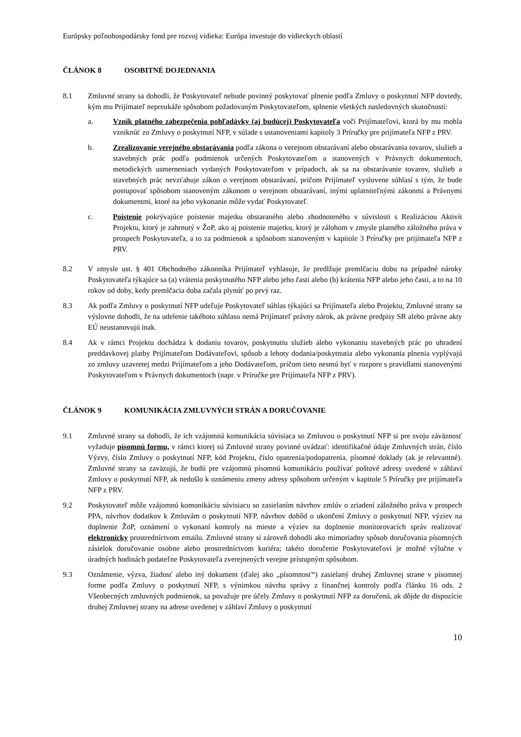Európsky poľnohospodársky fond pre rozvoj vidieka: Európa investuje do vidieckych oblastí
ČLÁNOK 8 OSOBITNÉ DOJEDNANIA
8.1 Zmluvné strany sa dohodli, že Poskytovateľ nebude povinný poskytovať plnenie podľa Zmluvy o poskytnutí NFP dovtedy, kým mu Prijímateľ nepreukáže spôsobom požadovaným Poskytovateľom, splnenie všetkých nasledovných skutočností:
a. Vznik platného zabezpečenia pohľadávky (aj budúcej) Poskytovateľa voči Prijímateľovi, ktorá by mu mohla vzniknúť zo Zmluvy o poskytnutí NFP, v súlade s ustanoveniami kapitoly 3 Príručky pre prijímateľa NFP z PRV.
b. Zrealizovanie verejného obstarávania podľa zákona o verejnom obstarávaní alebo obstarávania tovarov, služieb a stavebných prác podľa podmienok určených Poskytovateľom a stanovených v Právnych dokumentoch, metodických usmerneniach vydaných Poskytovateľom v prípadoch, ak sa na obstarávanie tovarov, služieb a stavebných prác nevzťahuje zákon o verejnom obstarávaní, pričom Prijímateľ vyslovene súhlasí s tým, že bude postupovať spôsobom stanoveným zákonom o verejnom obstarávaní, inými uplatniteľnými zákonmi a Právnymi dokumentmi, ktoré na jeho vykonanie môže vydať Poskytovateľ.
c. Poistenie pokrývajúce poistenie majetku obstaraného alebo zhodnoteného v súvislosti s Realizáciou Aktivít Projektu, ktorý je zahrnutý v ŽoP, ako aj poistenie majetku, ktorý je zálohom v zmysle platného záložného práva v prospech Poskytovateľa, a to za podmienok a spôsobom stanoveným v kapitole 3 Príručky pre prijímateľa NFP z PRV.
8.2 V zmysle ust. § 401 Obchodného zákonníka Prijímateľ vyhlasuje, že predlžuje premlčaciu dobu na prípadné nároky Poskytovateľa týkajúce sa (a) vrátenia poskytnutého NFP alebo jeho časti alebo (b) krátenia NFP alebo jeho časti, a to na 10 rokov od doby, kedy premlčacia doba začala plynúť po prvý raz.
8.3 Ak podľa Zmluvy o poskytnutí NFP udeľuje Poskytovateľ súhlas týkajúci sa Prijímateľa alebo Projektu, Zmluvné strany sa výslovne dohodli, že na udelenie takéhoto súhlasu nemá Prijímateľ právny nárok, ak právne predpisy SR alebo právne akty EÚ neustanovujú inak.
8.4 Ak v rámci Projektu dochádza k dodaniu tovarov, poskytnutiu služieb alebo vykonaniu stavebných prác po uhradení preddavkovej platby Prijímateľom Dodávateľovi, spôsob a lehoty dodania/poskytnutia alebo vykonania plnenia vyplývajú zo zmluvy uzavretej medzi Prijímateľom a jeho Dodávateľom, pričom tieto nesmú byť v rozpore s pravidlami stanovenými Poskytovateľom v Právnych dokumentoch (napr. v Príručke pre Prijímateľa NFP z PRV).
ČLÁNOK 9 KOMUNIKÁCIA ZMLUVNÝCH STRÁN A DORUČOVANIE
9.1 Zmluvné strany sa dohodli, že ich vzájomná komunikácia súvisiaca so Zmluvou o poskytnutí NFP si pre svoju záväznosť vyžaduje písomnú formu, v rámci ktorej sú Zmluvné strany povinné uvádzať: identifikačné údaje Zmluvných strán, číslo Výzvy, číslo Zmluvy o poskytnutí NFP, kód Projektu, číslo opatrenia/podopatrenia, písomné doklady (ak je relevantné). Zmluvné strany sa zaväzujú, že budú pre vzájomnú písomnú komunikáciu používať poštové adresy uvedené v záhlaví Zmluvy o poskytnutí NFP, ak nedošlo k oznámeniu zmeny adresy spôsobom určeným v kapitole 5 Príručky pre prijímateľa NFP z PRV.
9.2 Poskytovateľ môže vzájomnú komunikáciu súvisiacu so zasielaním návrhov zmlúv o zriadení záložného práva v prospech PPA, návrhov dodatkov k Zmluvám o poskytnutí NFP, návrhov dohôd o ukončení Zmluvy o poskytnutí NFP, výziev na doplnenie ŽoP, oznámení o vykonaní kontroly na mieste a výziev na doplnenie monitorovacích správ realizovať elektronicky prostredníctvom emailu. Zmluvné strany si zároveň dohodli ako mimoriadny spôsob doručovania písomných zásielok doručovanie osobne alebo prostredníctvom kuriéra; takéto doručenie Poskytovateľovi je možné výlučne v úradných hodinách podateľne Poskytovateľa zverejnených verejne prístupným spôsobom.
9.3 Oznámenie, výzva, žiadosť alebo iný dokument (ďalej ako „písomnosť“) zasielaný druhej Zmluvnej strane v písomnej forme podľa Zmluvy o poskytnutí NFP, s výnimkou návrhu správy z finančnej kontroly podľa článku 16 ods. 2 Všeobecných zmluvných podmienok, sa považuje pre účely Zmluvy o poskytnutí NFP za doručenú, ak dôjde do dispozície druhej Zmluvnej strany na adrese uvedenej v záhlaví Zmluvy o poskytnutí
10